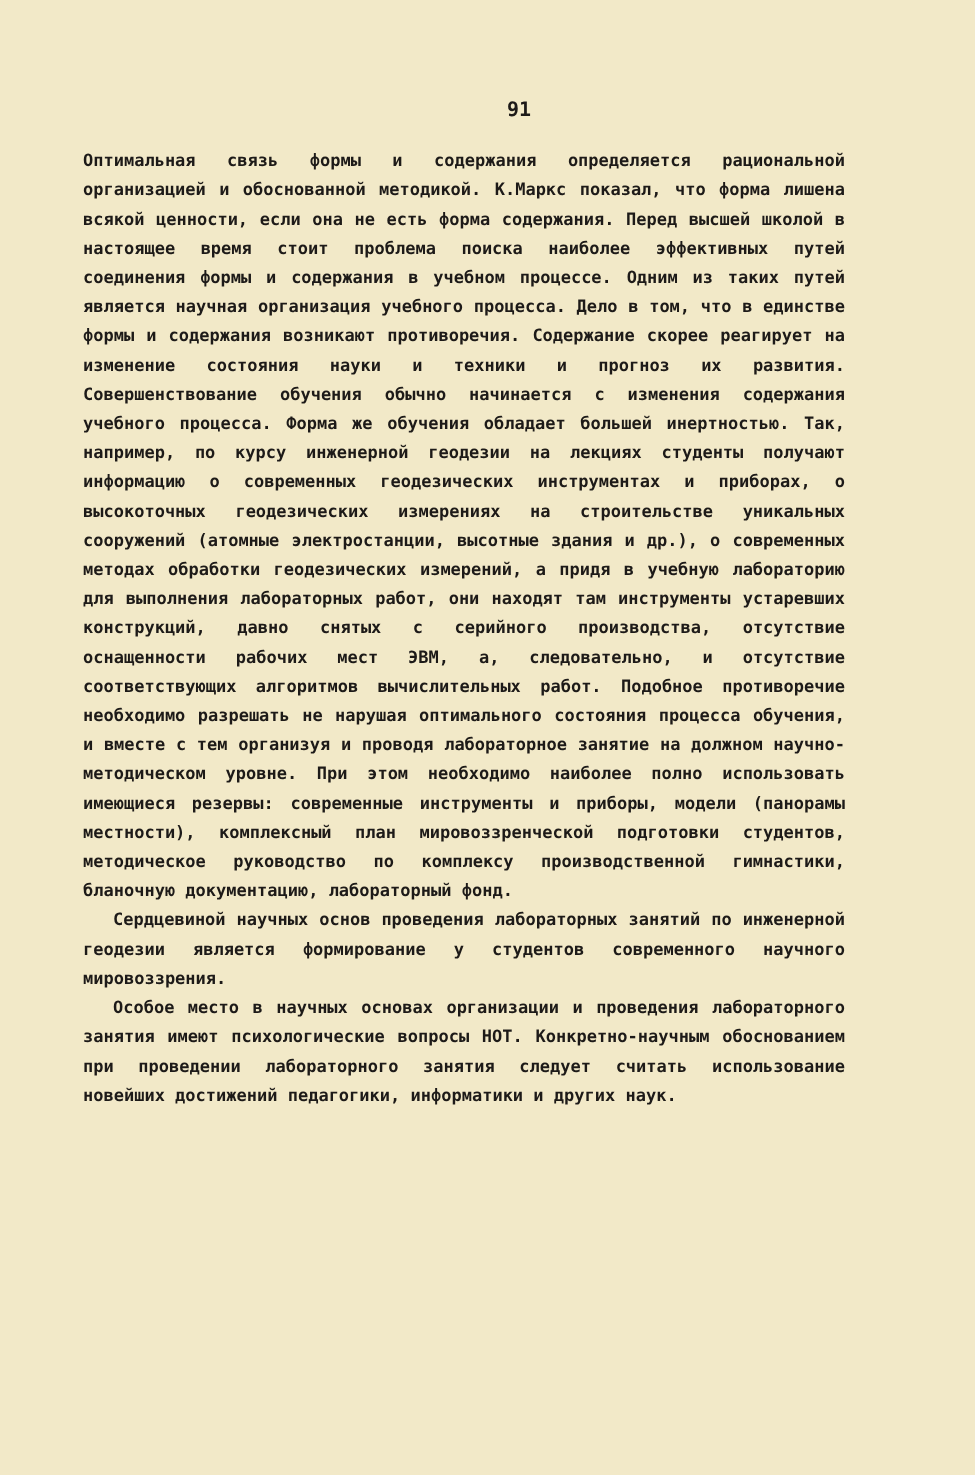91
Оптимальная связь формы и содержания определяется рациональной организацией и обоснованной методикой. К.Маркс показал, что форма лишена всякой ценности, если она не есть форма содержания. Перед высшей школой в настоящее время стоит проблема поиска наиболее эффективных путей соединения формы и содержания в учебном процессе. Одним из таких путей является научная организация учебного процесса. Дело в том, что в единстве формы и содержания возникают противоречия. Содержание скорее реагирует на изменение состояния науки и техники и прогноз их развития. Совершенствование обучения обычно начинается с изменения содержания учебного процесса. Форма же обучения обладает большей инертностью. Так, например, по курсу инженерной геодезии на лекциях студенты получают информацию о современных геодезических инструментах и приборах, о высокоточных геодезических измерениях на строительстве уникальных сооружений (атомные электростанции, высотные здания и др.), о современных методах обработки геодезических измерений, а придя в учебную лабораторию для выполнения лабораторных работ, они находят там инструменты устаревших конструкций, давно снятых с серийного производства, отсутствие оснащенности рабочих мест ЭВМ, а, следовательно, и отсутствие соответствующих алгоритмов вычислительных работ. Подобное противоречие необходимо разрешать не нарушая оптимального состояния процесса обучения, и вместе с тем организуя и проводя лабораторное занятие на должном научно-методическом уровне. При этом необходимо наиболее полно использовать имеющиеся резервы: современные инструменты и приборы, модели (панорамы местности), комплексный план мировоззренческой подготовки студентов, методическое руководство по комплексу производственной гимнастики, бланочную документацию, лабораторный фонд.
Сердцевиной научных основ проведения лабораторных занятий по инженерной геодезии является формирование у студентов современного научного мировоззрения.
Особое место в научных основах организации и проведения лабораторного занятия имеют психологические вопросы НОТ. Конкретно-научным обоснованием при проведении лабораторного занятия следует считать использование новейших достижений педагогики, информатики и других наук.